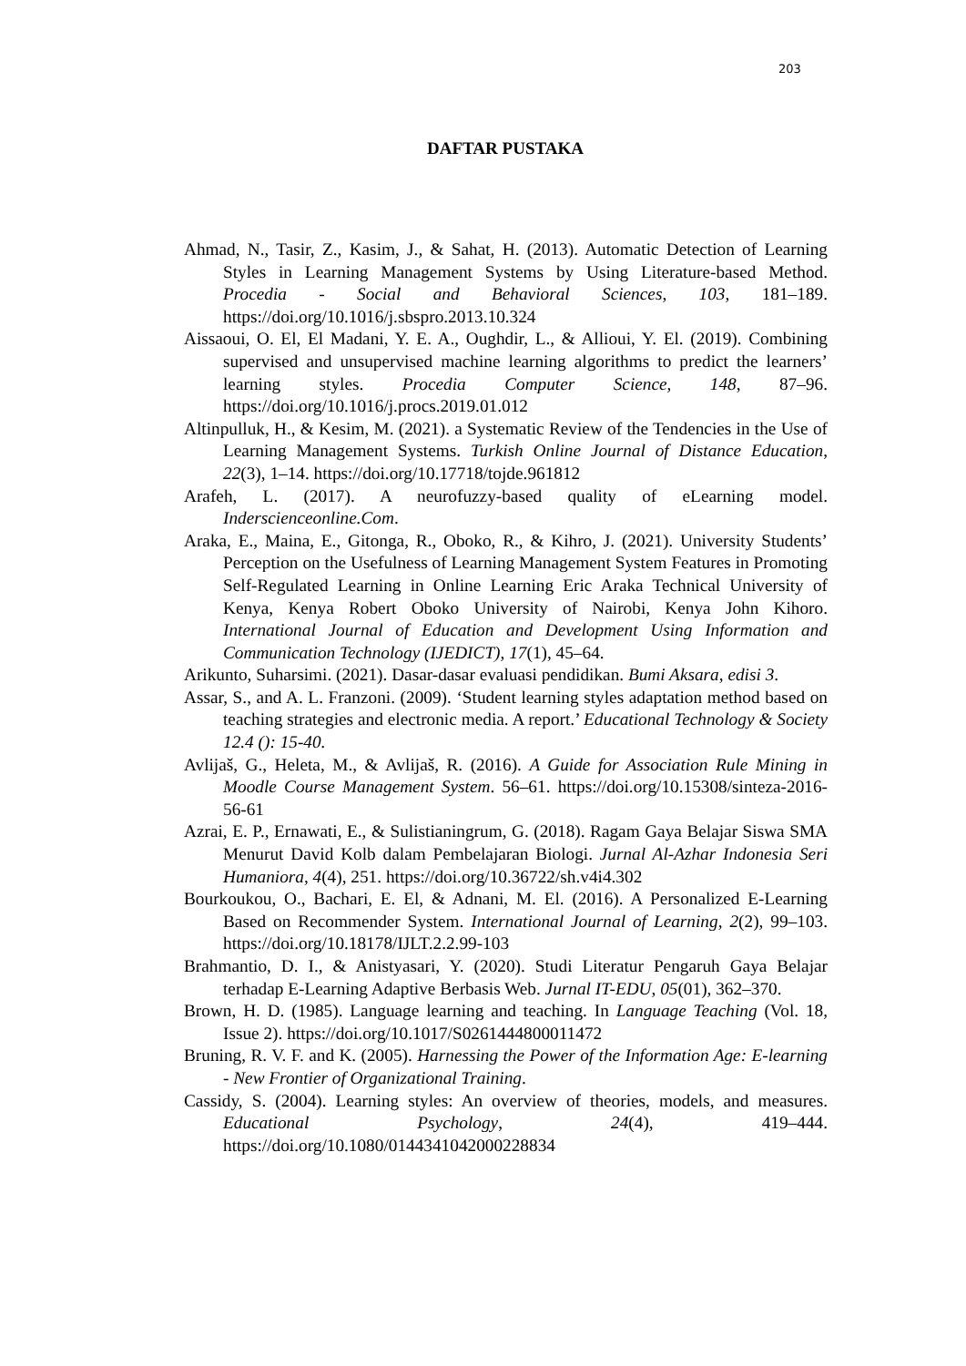203
DAFTAR PUSTAKA
Ahmad, N., Tasir, Z., Kasim, J., & Sahat, H. (2013). Automatic Detection of Learning Styles in Learning Management Systems by Using Literature-based Method. Procedia - Social and Behavioral Sciences, 103, 181–189. https://doi.org/10.1016/j.sbspro.2013.10.324
Aissaoui, O. El, El Madani, Y. E. A., Oughdir, L., & Allioui, Y. El. (2019). Combining supervised and unsupervised machine learning algorithms to predict the learners’ learning styles. Procedia Computer Science, 148, 87–96. https://doi.org/10.1016/j.procs.2019.01.012
Altinpulluk, H., & Kesim, M. (2021). a Systematic Review of the Tendencies in the Use of Learning Management Systems. Turkish Online Journal of Distance Education, 22(3), 1–14. https://doi.org/10.17718/tojde.961812
Arafeh, L. (2017). A neurofuzzy-based quality of eLearning model. Inderscienceonline.Com.
Araka, E., Maina, E., Gitonga, R., Oboko, R., & Kihro, J. (2021). University Students’ Perception on the Usefulness of Learning Management System Features in Promoting Self-Regulated Learning in Online Learning Eric Araka Technical University of Kenya, Kenya Robert Oboko University of Nairobi, Kenya John Kihoro. International Journal of Education and Development Using Information and Communication Technology (IJEDICT), 17(1), 45–64.
Arikunto, Suharsimi. (2021). Dasar-dasar evaluasi pendidikan. Bumi Aksara, edisi 3.
Assar, S., and A. L. Franzoni. (2009). ‘Student learning styles adaptation method based on teaching strategies and electronic media. A report.’ Educational Technology & Society 12.4 (): 15-40.
Avlijaš, G., Heleta, M., & Avlijaš, R. (2016). A Guide for Association Rule Mining in Moodle Course Management System. 56–61. https://doi.org/10.15308/sinteza-2016-56-61
Azrai, E. P., Ernawati, E., & Sulistianingrum, G. (2018). Ragam Gaya Belajar Siswa SMA Menurut David Kolb dalam Pembelajaran Biologi. Jurnal Al-Azhar Indonesia Seri Humaniora, 4(4), 251. https://doi.org/10.36722/sh.v4i4.302
Bourkoukou, O., Bachari, E. El, & Adnani, M. El. (2016). A Personalized E-Learning Based on Recommender System. International Journal of Learning, 2(2), 99–103. https://doi.org/10.18178/IJLT.2.2.99-103
Brahmantio, D. I., & Anistyasari, Y. (2020). Studi Literatur Pengaruh Gaya Belajar terhadap E-Learning Adaptive Berbasis Web. Jurnal IT-EDU, 05(01), 362–370.
Brown, H. D. (1985). Language learning and teaching. In Language Teaching (Vol. 18, Issue 2). https://doi.org/10.1017/S0261444800011472
Bruning, R. V. F. and K. (2005). Harnessing the Power of the Information Age: E-learning - New Frontier of Organizational Training.
Cassidy, S. (2004). Learning styles: An overview of theories, models, and measures. Educational Psychology, 24(4), 419–444. https://doi.org/10.1080/0144341042000228834